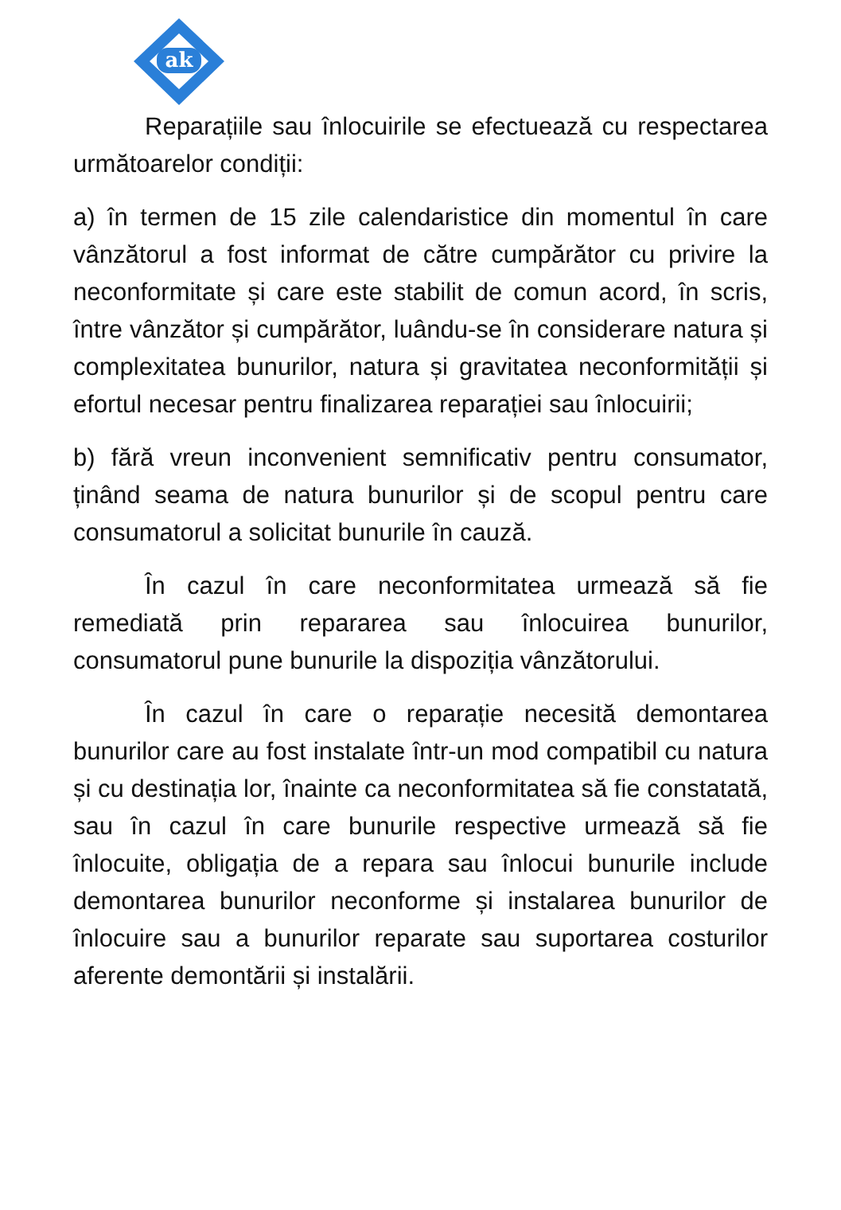ak
Reparațiile sau înlocuirile se efectuează cu respectarea următoarelor condiții:
a) în termen de 15 zile calendaristice din momentul în care vânzătorul a fost informat de către cumpărător cu privire la neconformitate și care este stabilit de comun acord, în scris, între vânzător și cumpărător, luându-se în considerare natura și complexitatea bunurilor, natura și gravitatea neconformității și efortul necesar pentru finalizarea reparației sau înlocuirii;
b) fără vreun inconvenient semnificativ pentru consumator, ținând seama de natura bunurilor și de scopul pentru care consumatorul a solicitat bunurile în cauză.
În cazul în care neconformitatea urmează să fie remediată prin repararea sau înlocuirea bunurilor, consumatorul pune bunurile la dispoziția vânzătorului.
În cazul în care o reparație necesită demontarea bunurilor care au fost instalate într-un mod compatibil cu natura și cu destinația lor, înainte ca neconformitatea să fie constatată, sau în cazul în care bunurile respective urmează să fie înlocuite, obligația de a repara sau înlocui bunurile include demontarea bunurilor neconforme și instalarea bunurilor de înlocuire sau a bunurilor reparate sau suportarea costurilor aferente demontării și instalării.